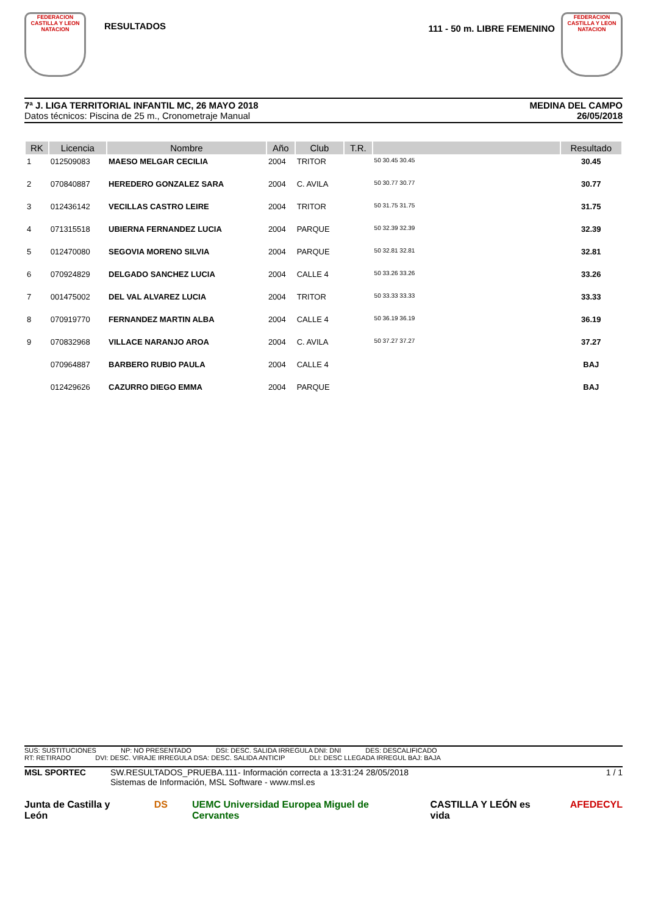FEDERACION CASTILLA Y LEON NATACION
RESULTADOS
111 - 50 m. LIBRE FEMENINO
FEDERACION CASTILLA Y LEON NATACION
7ª J. LIGA TERRITORIAL INFANTIL MC, 26 MAYO 2018
Datos técnicos: Piscina de 25 m., Cronometraje Manual
MEDINA DEL CAMPO
26/05/2018
| RK | Licencia | Nombre | Año | Club | T.R. | | Resultado |
| --- | --- | --- | --- | --- | --- | --- | --- |
| 1 | 012509083 | MAESO MELGAR CECILIA | 2004 | TRITOR | | 50 30.45 30.45 | 30.45 |
| 2 | 070840887 | HEREDERO GONZALEZ SARA | 2004 | C. AVILA | | 50 30.77 30.77 | 30.77 |
| 3 | 012436142 | VECILLAS CASTRO LEIRE | 2004 | TRITOR | | 50 31.75 31.75 | 31.75 |
| 4 | 071315518 | UBIERNA FERNANDEZ LUCIA | 2004 | PARQUE | | 50 32.39 32.39 | 32.39 |
| 5 | 012470080 | SEGOVIA MORENO SILVIA | 2004 | PARQUE | | 50 32.81 32.81 | 32.81 |
| 6 | 070924829 | DELGADO SANCHEZ LUCIA | 2004 | CALLE 4 | | 50 33.26 33.26 | 33.26 |
| 7 | 001475002 | DEL VAL ALVAREZ LUCIA | 2004 | TRITOR | | 50 33.33 33.33 | 33.33 |
| 8 | 070919770 | FERNANDEZ MARTIN ALBA | 2004 | CALLE 4 | | 50 36.19 36.19 | 36.19 |
| 9 | 070832968 | VILLACE NARANJO AROA | 2004 | C. AVILA | | 50 37.27 37.27 | 37.27 |
| | 070964887 | BARBERO RUBIO PAULA | 2004 | CALLE 4 | | | BAJ |
| | 012429626 | CAZURRO DIEGO EMMA | 2004 | PARQUE | | | BAJ |
SUS: SUSTITUCIONES NP: NO PRESENTADO DSI: DESC. SALIDA IRREGULA DNI: DNI DES: DESCALIFICADO
RT: RETIRADO DVI: DESC. VIRAJE IRREGULA DSA: DESC. SALIDA ANTICIP DLI: DESC LLEGADA IRREGUL BAJ: BAJA
MSL SPORTEC SW.RESULTADOS_PRUEBA.111- Información correcta a 13:31:24 28/05/2018
Sistemas de Información, MSL Software - www.msl.es
1 / 1
Junta de Castilla y León DS UEMC Universidad Europea Miguel de Cervantes CASTILLA Y LEÓN es vida AFEDECYL